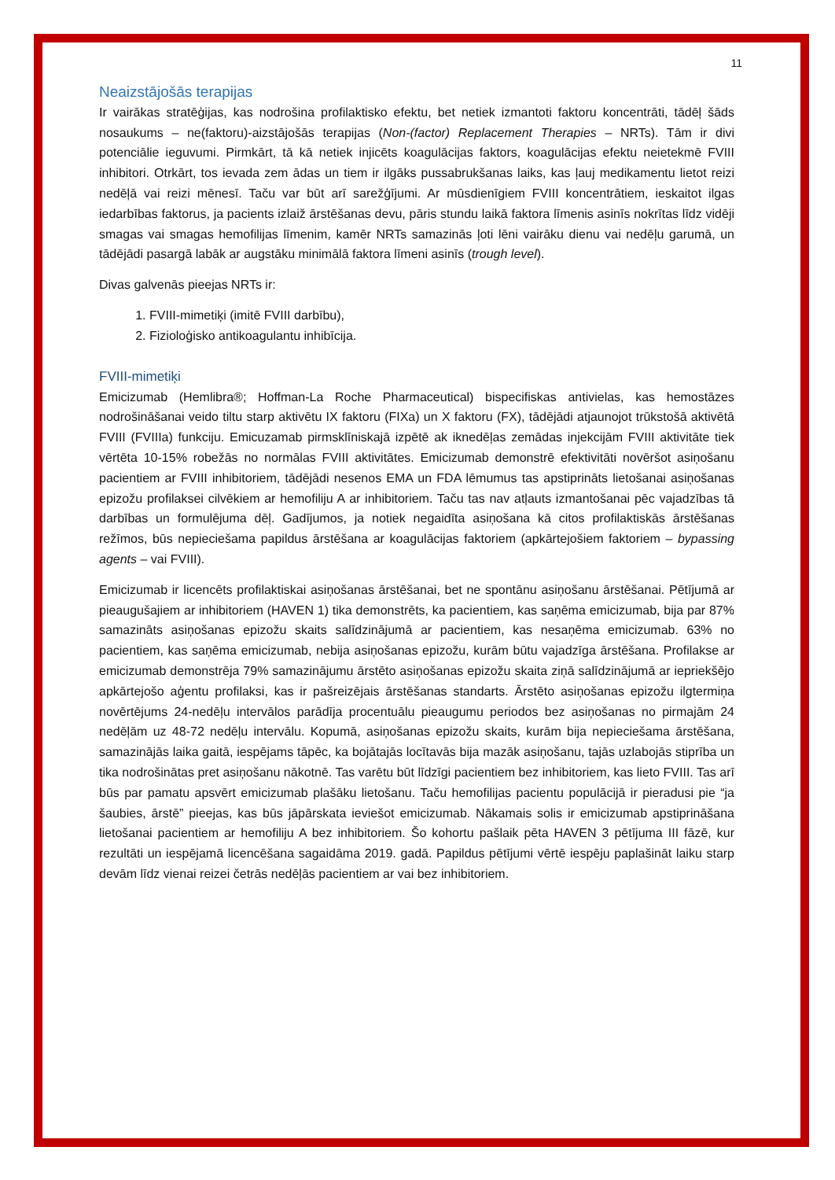11
Neaizstājošās terapijas
Ir vairākas stratēģijas, kas nodrošina profilaktisko efektu, bet netiek izmantoti faktoru koncentrāti, tādēļ šāds nosaukums – ne(faktoru)-aizstājošās terapijas (Non-(factor) Replacement Therapies – NRTs). Tām ir divi potenciālie ieguvumi. Pirmkārt, tā kā netiek injicēts koagulācijas faktors, koagulācijas efektu neietekmē FVIII inhibitori. Otrkārt, tos ievada zem ādas un tiem ir ilgāks pussabrukšanas laiks, kas ļauj medikamentu lietot reizi nedēļā vai reizi mēnesī. Taču var būt arī sarežģījumi. Ar mūsdienīgiem FVIII koncentrātiem, ieskaitot ilgas iedarbības faktorus, ja pacients izlaiž ārstēšanas devu, pāris stundu laikā faktora līmenis asinīs nokrītas līdz vidēji smagas vai smagas hemofilijas līmenim, kamēr NRTs samazinās ļoti lēni vairāku dienu vai nedēļu garumā, un tādējādi pasargā labāk ar augstāku minimālā faktora līmeni asinīs (trough level).
Divas galvenās pieejas NRTs ir:
1. FVIII-mimetiķi (imitē FVIII darbību),
2. Fizioloģisko antikoagulantu inhibīcija.
FVIII-mimetiķi
Emicizumab (Hemlibra®; Hoffman-La Roche Pharmaceutical) bispecifiskas antivielas, kas hemostāzes nodrošināšanai veido tiltu starp aktivētu IX faktoru (FIXa) un X faktoru (FX), tādējādi atjaunojot trūkstošā aktivētā FVIII (FVIIIa) funkciju. Emicuzamab pirmsklīniskajā izpētē ak iknedēļas zemādas injekcijām FVIII aktivitāte tiek vērtēta 10-15% robežās no normālas FVIII aktivitātes. Emicizumab demonstrē efektivitāti novēršot asiņošanu pacientiem ar FVIII inhibitoriem, tādējādi nesenos EMA un FDA lēmumus tas apstiprināts lietošanai asiņošanas epizožu profilaksei cilvēkiem ar hemofiliju A ar inhibitoriem. Taču tas nav atļauts izmantošanai pēc vajadzības tā darbības un formulējuma dēļ. Gadījumos, ja notiek negaidīta asiņošana kā citos profilaktiskās ārstēšanas režīmos, būs nepieciešama papildus ārstēšana ar koagulācijas faktoriem (apkārtejošiem faktoriem – bypassing agents – vai FVIII).
Emicizumab ir licencēts profilaktiskai asiņošanas ārstēšanai, bet ne spontānu asiņošanu ārstēšanai. Pētījumā ar pieaugušajiem ar inhibitoriem (HAVEN 1) tika demonstrēts, ka pacientiem, kas saņēma emicizumab, bija par 87% samazināts asiņošanas epizožu skaits salīdzinājumā ar pacientiem, kas nesaņēma emicizumab. 63% no pacientiem, kas saņēma emicizumab, nebija asiņošanas epizožu, kurām būtu vajadzīga ārstēšana. Profilakse ar emicizumab demonstrēja 79% samazinājumu ārstēto asiņošanas epizožu skaita ziņā salīdzinājumā ar iepriekšējo apkārtejošo aģentu profilaksi, kas ir pašreizējais ārstēšanas standarts. Ārstēto asiņošanas epizožu ilgtermiņa novērtējums 24-nedēļu intervālos parādīja procentuālu pieaugumu periodos bez asiņošanas no pirmajām 24 nedēļām uz 48-72 nedēļu intervālu. Kopumā, asiņošanas epizožu skaits, kurām bija nepieciešama ārstēšana, samazinājās laika gaitā, iespējams tāpēc, ka bojātajās locītavās bija mazāk asiņošanu, tajās uzlabojās stiprība un tika nodrošinātas pret asiņošanu nākotnē. Tas varētu būt līdzīgi pacientiem bez inhibitoriem, kas lieto FVIII. Tas arī būs par pamatu apsvērt emicizumab plašāku lietošanu. Taču hemofilijas pacientu populācijā ir pieradusi pie “ja šaubies, ārstē” pieejas, kas būs jāpārskata ieviešot emicizumab. Nākamais solis ir emicizumab apstiprināšana lietošanai pacientiem ar hemofiliju A bez inhibitoriem. Šo kohortu pašlaik pēta HAVEN 3 pētījuma III fāzē, kur rezultāti un iespējamā licencēšana sagaidāma 2019. gadā. Papildus pētījumi vērtē iespēju paplašināt laiku starp devām līdz vienai reizei četrās nedēļās pacientiem ar vai bez inhibitoriem.